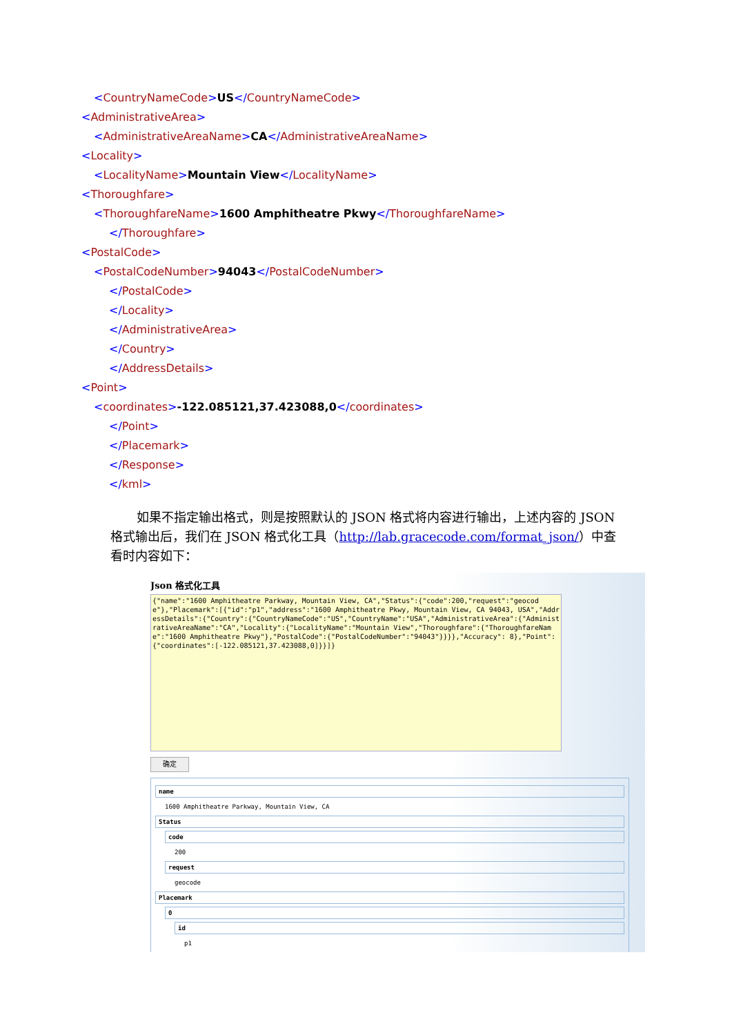<CountryNameCode>US</CountryNameCode>
<AdministrativeArea>
<AdministrativeAreaName>CA</AdministrativeAreaName>
<Locality>
<LocalityName>Mountain View</LocalityName>
<Thoroughfare>
<ThoroughfareName>1600 Amphitheatre Pkwy</ThoroughfareName>
</Thoroughfare>
<PostalCode>
<PostalCodeNumber>94043</PostalCodeNumber>
</PostalCode>
</Locality>
</AdministrativeArea>
</Country>
</AddressDetails>
<Point>
<coordinates>-122.085121,37.423088,0</coordinates>
</Point>
</Placemark>
</Response>
</kml>
如果不指定输出格式，则是按照默认的 JSON 格式将内容进行输出，上述内容的 JSON 格式输出后，我们在 JSON 格式化工具（http://lab.gracecode.com/format_json/）中查看时内容如下：
Json 格式化工具
{"name":"1600 Amphitheatre Parkway, Mountain View, CA","Status":{"code":200,"request":"geocode"},"Placemark":[{"id":"p1","address":"1600 Amphitheatre Pkwy, Mountain View, CA 94043, USA","AddressDetails":{"Country":{"CountryNameCode":"US","CountryName":"USA","AdministrativeArea":{"AdministrativeAreaName":"CA","Locality":{"LocalityName":"Mountain View","Thoroughfare":{"ThoroughfareName":"1600 Amphitheatre Pkwy"},"PostalCode":{"PostalCodeNumber":"94043"}}}},"Accuracy": 8},"Point":{"coordinates":[-122.085121,37.423088,0]}}]}
确定
name
1600 Amphitheatre Parkway, Mountain View, CA
Status
code
200
request
geocode
Placemark
0
id
p1